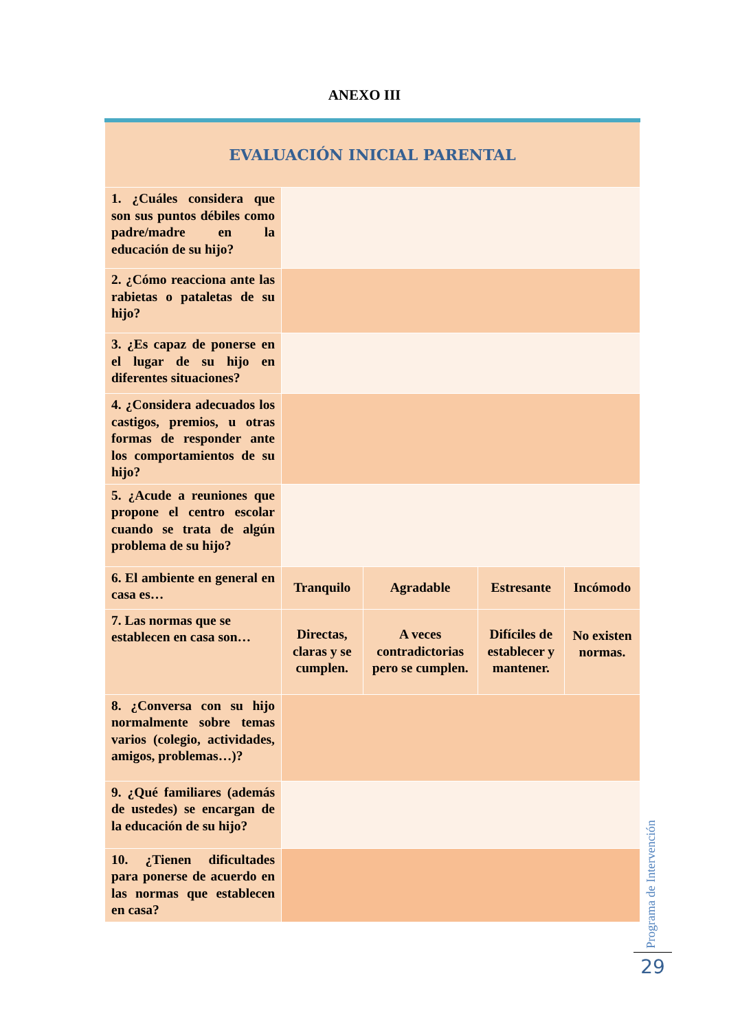ANEXO III
| EVALUACIÓN INICIAL PARENTAL | | | | |
| --- | --- | --- | --- | --- |
| 1. ¿Cuáles considera que son sus puntos débiles como padre/madre en la educación de su hijo? | | | | |
| 2. ¿Cómo reacciona ante las rabietas o pataletas de su hijo? | | | | |
| 3. ¿Es capaz de ponerse en el lugar de su hijo en diferentes situaciones? | | | | |
| 4. ¿Considera adecuados los castigos, premios, u otras formas de responder ante los comportamientos de su hijo? | | | | |
| 5. ¿Acude a reuniones que propone el centro escolar cuando se trata de algún problema de su hijo? | | | | |
| 6. El ambiente en general en casa es… | Tranquilo | Agradable | Estresante | Incómodo |
| 7. Las normas que se establecen en casa son… | Directas, claras y se cumplen. | A veces contradictorias pero se cumplen. | Difíciles de establecer y mantener. | No existen normas. |
| 8. ¿Conversa con su hijo normalmente sobre temas varios (colegio, actividades, amigos, problemas…)? | | | | |
| 9. ¿Qué familiares (además de ustedes) se encargan de la educación de su hijo? | | | | |
| 10. ¿Tienen dificultades para ponerse de acuerdo en las normas que establecen en casa? | | | | |
Programa de Intervención
29